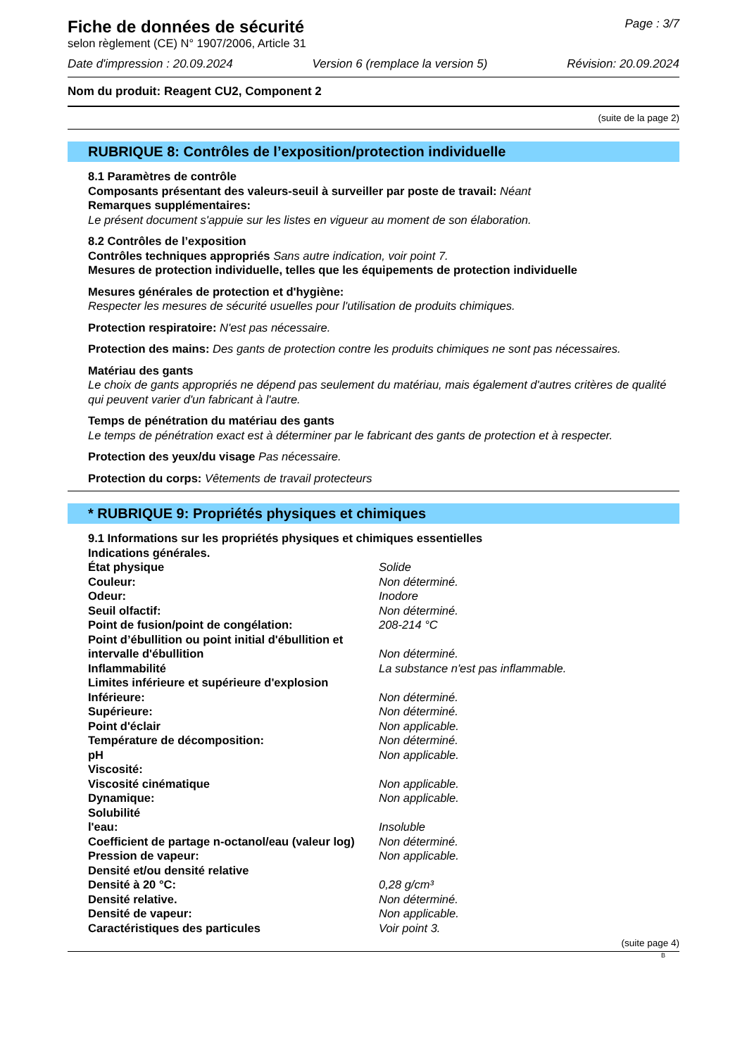Fiche de données de sécurité
selon règlement (CE) N° 1907/2006, Article 31
Page : 3/7
Date d'impression : 20.09.2024 Version 6 (remplace la version 5) Révision: 20.09.2024
Nom du produit: Reagent CU2, Component 2
(suite de la page 2)
RUBRIQUE 8: Contrôles de l’exposition/protection individuelle
8.1 Paramètres de contrôle
Composants présentant des valeurs-seuil à surveiller par poste de travail: Néant
Remarques supplémentaires:
Le présent document s'appuie sur les listes en vigueur au moment de son élaboration.
8.2 Contrôles de l’exposition
Contrôles techniques appropriés Sans autre indication, voir point 7.
Mesures de protection individuelle, telles que les équipements de protection individuelle
Mesures générales de protection et d'hygiène:
Respecter les mesures de sécurité usuelles pour l'utilisation de produits chimiques.
Protection respiratoire: N'est pas nécessaire.
Protection des mains: Des gants de protection contre les produits chimiques ne sont pas nécessaires.
Matériau des gants
Le choix de gants appropriés ne dépend pas seulement du matériau, mais également d'autres critères de qualité qui peuvent varier d'un fabricant à l'autre.
Temps de pénétration du matériau des gants
Le temps de pénétration exact est à déterminer par le fabricant des gants de protection et à respecter.
Protection des yeux/du visage Pas nécessaire.
Protection du corps: Vêtements de travail protecteurs
* RUBRIQUE 9: Propriétés physiques et chimiques
9.1 Informations sur les propriétés physiques et chimiques essentielles
Indications générales.
| État physique | Solide |
| Couleur: | Non déterminé. |
| Odeur: | Inodore |
| Seuil olfactif: | Non déterminé. |
| Point de fusion/point de congélation: | 208-214 °C |
| Point d’ébullition ou point initial d'ébullition et intervalle d'ébullition | Non déterminé. |
| Inflammabilité | La substance n'est pas inflammable. |
| Limites inférieure et supérieure d'explosion | |
| Inférieure: | Non déterminé. |
| Supérieure: | Non déterminé. |
| Point d'éclair | Non applicable. |
| Température de décomposition: | Non déterminé. |
| pH | Non applicable. |
| Viscosité: | |
| Viscosité cinématique | Non applicable. |
| Dynamique: | Non applicable. |
| Solubilité | |
| l'eau: | Insoluble |
| Coefficient de partage n-octanol/eau (valeur log) | Non déterminé. |
| Pression de vapeur: | Non applicable. |
| Densité et/ou densité relative | |
| Densité à 20 °C: | 0,28 g/cm³ |
| Densité relative. | Non déterminé. |
| Densité de vapeur: | Non applicable. |
| Caractéristiques des particules | Voir point 3. |
(suite page 4)
B